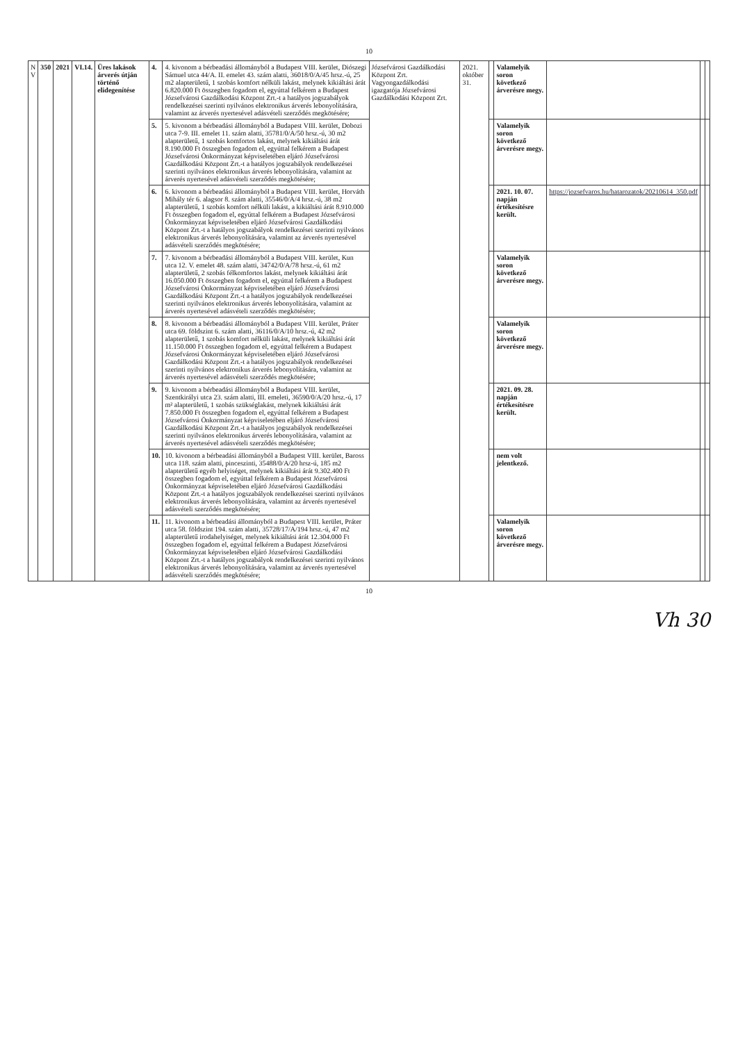10
| N V | 350 | 2021 | VI.14. | Üres lakások árverés útján történő elidegenítése | 4. | 4. kivonom a bérbeadási állományból a Budapest VIII. kerület, Diószegi Sámuel utca 44/A. II. emelet 43. szám alatti, 36018/0/A/45 hrsz.-ú, 25 m2 alapterületű, 1 szobás komfort nélküli lakást, melynek kikiáltási árát 6.820.000 Ft összegben fogadom el, egyúttal felkérem a Budapest Józsefvárosi Gazdálkodási Központ Zrt.-t a hatályos jogszabályok rendelkezései szerinti nyilvános elektronikus árverés lebonyolítására, valamint az árverés nyertesével adásvételi szerződés megkötésére; | Józsefvárosi Gazdálkodási Központ Zrt. Vagyongazdálkodási igazgatója Józsefvárosi Gazdálkodási Központ Zrt. | 2021. október 31. | | Valamelyik soron következő árverésre megy. | | | |
| | | | | | 5. | 5. kivonom a bérbeadási állományból a Budapest VIII. kerület, Dobozi utca 7-9. III. emelet 11. szám alatti, 35781/0/A/50 hrsz.-ú, 30 m2 alapterületű, 1 szobás komfortos lakást, melynek kikiáltási árát 8.190.000 Ft összegben fogadom el, egyúttal felkérem a Budapest Józsefvárosi Önkormányzat képviseletében eljáró Józsefvárosi Gazdálkodási Központ Zrt.-t a hatályos jogszabályok rendelkezései szerinti nyilvános elektronikus árverés lebonyolítására, valamint az árverés nyertesével adásvételi szerződés megkötésére; | | | | Valamelyik soron következő árverésre megy. | | | |
| | | | | | 6. | 6. kivonom a bérbeadási állományból a Budapest VIII. kerület, Horváth Mihály tér 6. alagsor 8. szám alatti, 35546/0/A/4 hrsz.-ú, 38 m2 alapterületű, 1 szobás komfort nélküli lakást, a kikiáltási árát 8.910.000 Ft összegben fogadom el, egyúttal felkérem a Budapest Józsefvárosi Önkormányzat képviseletében eljáró Józsefvárosi Gazdálkodási Központ Zrt.-t a hatályos jogszabályok rendelkezései szerinti nyilvános elektronikus árverés lebonyolítására, valamint az árverés nyertesével adásvételi szerződés megkötésére; | | | | 2021. 10. 07. napján értékesítésre került. | https://jozsefvaros.hu/hatarozatok/20210614_350.pdf | | |
| | | | | | 7. | 7. kivonom a bérbeadási állományból a Budapest VIII. kerület, Kun utca 12. V. emelet 48. szám alatti, 34742/0/A/78 hrsz.-ú, 61 m2 alapterületű, 2 szobás félkomfortos lakást, melynek kikiáltási árát 16.050.000 Ft összegben fogadom el, egyúttal felkérem a Budapest Józsefvárosi Önkormányzat képviseletében eljáró Józsefvárosi Gazdálkodási Központ Zrt.-t a hatályos jogszabályok rendelkezései szerinti nyilvános elektronikus árverés lebonyolítására, valamint az árverés nyertesével adásvételi szerződés megkötésére; | | | | Valamelyik soron következő árverésre megy. | | | |
| | | | | | 8. | 8. kivonom a bérbeadási állományból a Budapest VIII. kerület, Práter utca 69. földszint 6. szám alatti, 36116/0/A/10 hrsz.-ú, 42 m2 alapterületű, 1 szobás komfort nélküli lakást, melynek kikiáltási árát 11.150.000 Ft összegben fogadom el, egyúttal felkérem a Budapest Józsefvárosi Önkormányzat képviseletében eljáró Józsefvárosi Gazdálkodási Központ Zrt.-t a hatályos jogszabályok rendelkezései szerinti nyilvános elektronikus árverés lebonyolítására, valamint az árverés nyertesével adásvételi szerződés megkötésére; | | | | Valamelyik soron következő árverésre megy. | | | |
| | | | | | 9. | 9. kivonom a bérbeadási állományból a Budapest VIII. kerület, Szentkirályi utca 23. szám alatti, III. emeleti, 36590/0/A/20 hrsz.-ú, 17 m² alapterületű, 1 szobás szükséglakást, melynek kikiáltási árát 7.850.000 Ft összegben fogadom el, egyúttal felkérem a Budapest Józsefvárosi Önkormányzat képviseletében eljáró Józsefvárosi Gazdálkodási Központ Zrt.-t a hatályos jogszabályok rendelkezései szerinti nyilvános elektronikus árverés lebonyolítására, valamint az árverés nyertesével adásvételi szerződés megkötésére; | | | | 2021. 09. 28. napján értékesítésre került. | | | |
| | | | | | 10. | 10. kivonom a bérbeadási állományból a Budapest VIII. kerület, Baross utca 118. szám alatti, pinceszinti, 35488/0/A/20 hrsz-ú, 185 m2 alapterületű egyéb helyiséget, melynek kikiáltási árát 9.302.400 Ft összegben fogadom el, egyúttal felkérem a Budapest Józsefvárosi Önkormányzat képviseletében eljáró Józsefvárosi Gazdálkodási Központ Zrt.-t a hatályos jogszabályok rendelkezései szerinti nyilvános elektronikus árverés lebonyolítására, valamint az árverés nyertesével adásvételi szerződés megkötésére; | | | | nem volt jelentkező. | | | |
| | | | | | 11. | 11. kivonom a bérbeadási állományból a Budapest VIII. kerület, Práter utca 58. földszint 194. szám alatti, 35728/17/A/194 hrsz.-ú, 47 m2 alapterületű irodahelyiséget, melynek kikiáltási árát 12.304.000 Ft összegben fogadom el, egyúttal felkérem a Budapest Józsefvárosi Önkormányzat képviseletében eljáró Józsefvárosi Gazdálkodási Központ Zrt.-t a hatályos jogszabályok rendelkezései szerinti nyilvános elektronikus árverés lebonyolítására, valamint az árverés nyertesével adásvételi szerződés megkötésére; | | | | Valamelyik soron következő árverésre megy. | | | |
10
Vh 30